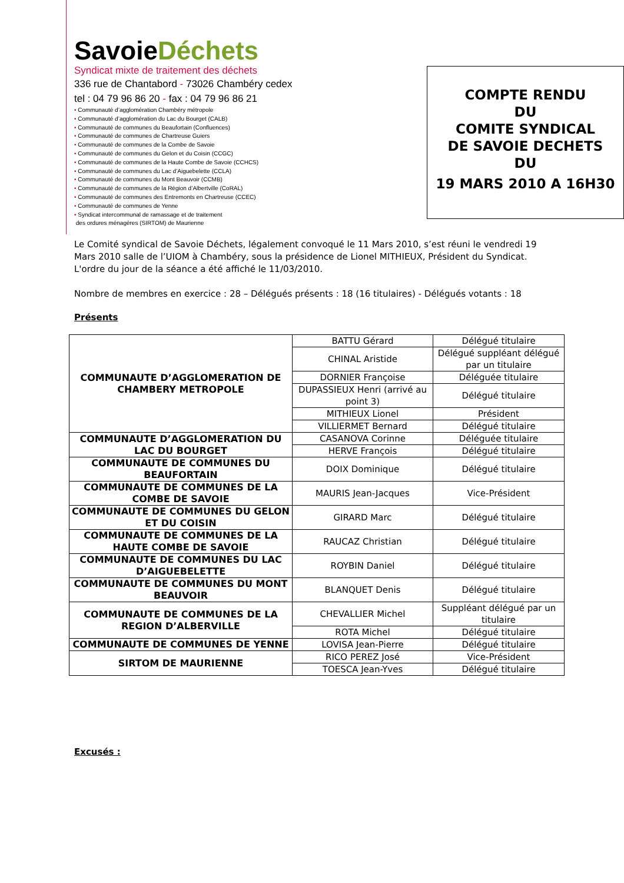SavoieDéchets
Syndicat mixte de traitement des déchets
336 rue de Chantabord - 73026 Chambéry cedex
tel : 04 79 96 86 20 - fax : 04 79 96 86 21
• Communauté d’agglomération Chambéry métropole
• Communauté d’agglomération du Lac du Bourget (CALB)
• Communauté de communes du Beaufortain (Confluences)
• Communauté de communes de Chartreuse Guiers
• Communauté de communes de la Combe de Savoie
• Communauté de communes du Gelon et du Coisin (CCGC)
• Communauté de communes de la Haute Combe de Savoie (CCHCS)
• Communauté de communes du Lac d’Aiguebelette (CCLA)
• Communauté de communes du Mont Beauvoir (CCMB)
• Communauté de communes de la Région d’Albertville (CoRAL)
• Communauté de communes des Entremonts en Chartreuse (CCEC)
• Communauté de communes de Yenne
• Syndicat intercommunal de ramassage et de traitement
des ordures ménagères (SIRTOM) de Maurienne
COMPTE RENDU
DU
COMITE SYNDICAL
DE SAVOIE DECHETS
DU
19 MARS 2010 A 16H30
Le Comité syndical de Savoie Déchets, légalement convoqué le 11 Mars 2010, s’est réuni le vendredi 19 Mars 2010 salle de l’UIOM à Chambéry, sous la présidence de Lionel MITHIEUX, Président du Syndicat.
L'ordre du jour de la séance a été affiché le 11/03/2010.
Nombre de membres en exercice : 28 – Délégués présents : 18 (16 titulaires) - Délégués votants : 18
Présents
| COMMUNAUTE D’AGGLOMERATION DE CHAMBERY METROPOLE | BATTU Gérard | Délégué titulaire |
| | CHINAL Aristide | Délégué suppléant délégué par un titulaire |
| | DORNIER Françoise | Déléguée titulaire |
| | DUPASSIEUX Henri (arrivé au point 3) | Délégué titulaire |
| | MITHIEUX Lionel | Président |
| | VILLIERMET Bernard | Délégué titulaire |
| COMMUNAUTE D’AGGLOMERATION DU LAC DU BOURGET | CASANOVA Corinne | Déléguée titulaire |
| | HERVE François | Délégué titulaire |
| COMMUNAUTE DE COMMUNES DU BEAUFORTAIN | DOIX Dominique | Délégué titulaire |
| COMMUNAUTE DE COMMUNES DE LA COMBE DE SAVOIE | MAURIS Jean-Jacques | Vice-Président |
| COMMUNAUTE DE COMMUNES DU GELON ET DU COISIN | GIRARD Marc | Délégué titulaire |
| COMMUNAUTE DE COMMUNES DE LA HAUTE COMBE DE SAVOIE | RAUCAZ Christian | Délégué titulaire |
| COMMUNAUTE DE COMMUNES DU LAC D’AIGUEBELETTE | ROYBIN Daniel | Délégué titulaire |
| COMMUNAUTE DE COMMUNES DU MONT BEAUVOIR | BLANQUET Denis | Délégué titulaire |
| COMMUNAUTE DE COMMUNES DE LA REGION D’ALBERVILLE | CHEVALLIER Michel | Suppléant délégué par un titulaire |
| | ROTA Michel | Délégué titulaire |
| COMMUNAUTE DE COMMUNES DE YENNE | LOVISA Jean-Pierre | Délégué titulaire |
| SIRTOM DE MAURIENNE | RICO PEREZ José | Vice-Président |
| | TOESCA Jean-Yves | Délégué titulaire |
Excusés :